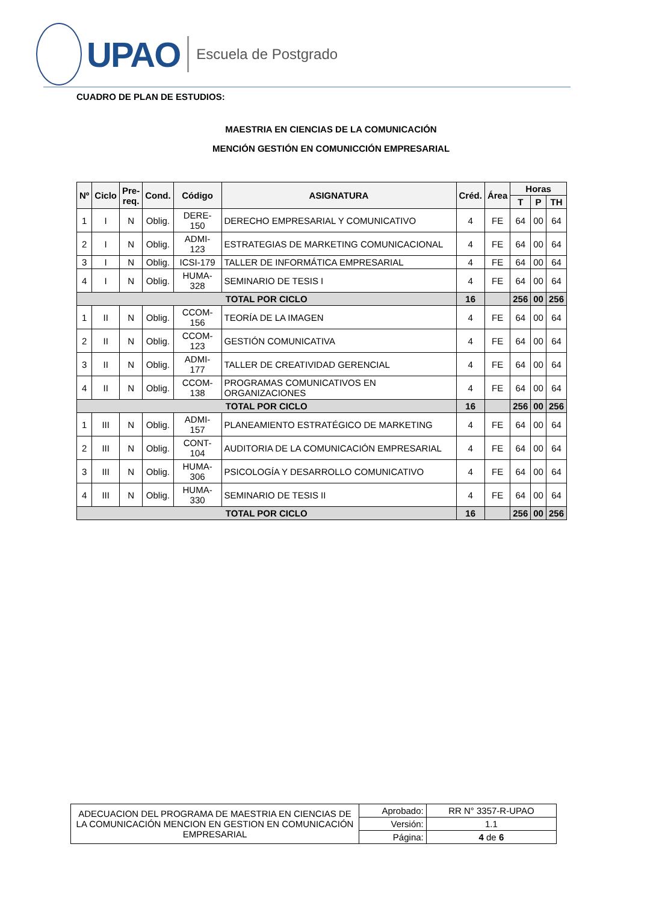UPAO
Escuela de Postgrado
CUADRO DE PLAN DE ESTUDIOS:
MAESTRIA EN CIENCIAS DE LA COMUNICACIÓN
MENCIÓN GESTIÓN EN COMUNICCIÓN EMPRESARIAL
| Nº | Ciclo | Pre- req. | Cond. | Código | ASIGNATURA | Créd. | Área | Horas | | |
| --- | --- | --- | --- | --- | --- | --- | --- | --- | --- | --- |
| | | | | | | | | T | P | TH |
| 1 | I | N | Oblig. | DERE-150 | DERECHO EMPRESARIAL Y COMUNICATIVO | 4 | FE | 64 | 00 | 64 |
| 2 | I | N | Oblig. | ADMI- 123 | ESTRATEGIAS DE MARKETING COMUNICACIONAL | 4 | FE | 64 | 00 | 64 |
| 3 | I | N | Oblig. | ICSI-179 | TALLER DE INFORMÁTICA EMPRESARIAL | 4 | FE | 64 | 00 | 64 |
| 4 | I | N | Oblig. | HUMA- 328 | SEMINARIO DE TESIS I | 4 | FE | 64 | 00 | 64 |
| TOTAL POR CICLO | | | | | | 16 | | 256 | 00 | 256 |
| 1 | II | N | Oblig. | CCOM- 156 | TEORÍA DE LA IMAGEN | 4 | FE | 64 | 00 | 64 |
| 2 | II | N | Oblig. | CCOM- 123 | GESTIÓN COMUNICATIVA | 4 | FE | 64 | 00 | 64 |
| 3 | II | N | Oblig. | ADMI- 177 | TALLER DE CREATIVIDAD GERENCIAL | 4 | FE | 64 | 00 | 64 |
| 4 | II | N | Oblig. | CCOM- 138 | PROGRAMAS COMUNICATIVOS EN ORGANIZACIONES | 4 | FE | 64 | 00 | 64 |
| TOTAL POR CICLO | | | | | | 16 | | 256 | 00 | 256 |
| 1 | III | N | Oblig. | ADMI- 157 | PLANEAMIENTO ESTRATÉGICO DE MARKETING | 4 | FE | 64 | 00 | 64 |
| 2 | III | N | Oblig. | CONT- 104 | AUDITORIA DE LA COMUNICACIÓN EMPRESARIAL | 4 | FE | 64 | 00 | 64 |
| 3 | III | N | Oblig. | HUMA- 306 | PSICOLOGÍA Y DESARROLLO COMUNICATIVO | 4 | FE | 64 | 00 | 64 |
| 4 | III | N | Oblig. | HUMA- 330 | SEMINARIO DE TESIS II | 4 | FE | 64 | 00 | 64 |
| TOTAL POR CICLO | | | | | | 16 | | 256 | 00 | 256 |
| ADECUACION DEL PROGRAMA DE MAESTRIA EN CIENCIAS DE LA COMUNICACIÓN MENCION EN GESTION EN COMUNICACIÓN EMPRESARIAL | Aprobado: | RR N° 3357-R-UPAO |
| | Versión: | 1.1 |
| | Página: | 4 de 6 |